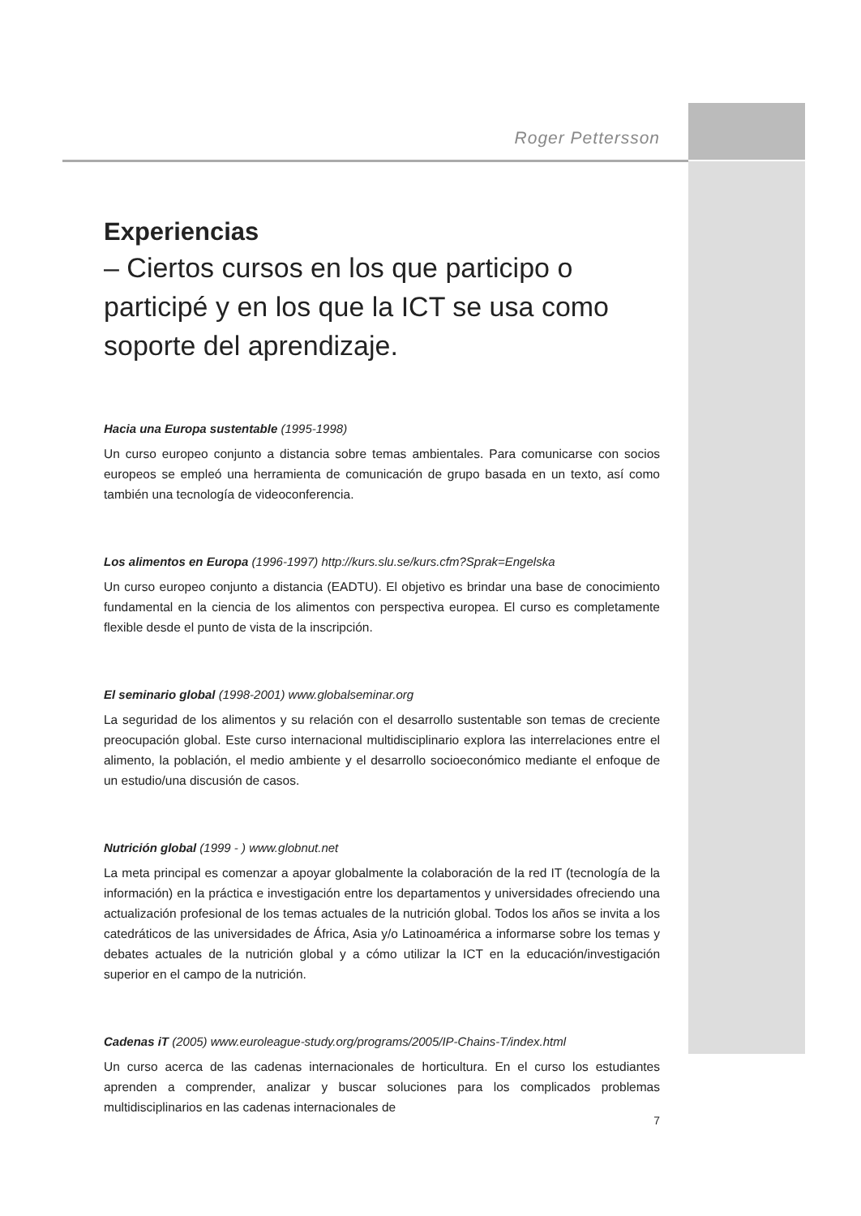Roger Pettersson
Experiencias
– Ciertos cursos en los que participo o participé y en los que la ICT se usa como soporte del aprendizaje.
Hacia una Europa sustentable (1995-1998)
Un curso europeo conjunto a distancia sobre temas ambientales. Para comunicarse con socios europeos se empleó una herramienta de comunicación de grupo basada en un texto, así como también una tecnología de videoconferencia.
Los alimentos en Europa (1996-1997) http://kurs.slu.se/kurs.cfm?Sprak=Engelska
Un curso europeo conjunto a distancia (EADTU). El objetivo es brindar una base de conocimiento fundamental en la ciencia de los alimentos con perspectiva europea. El curso es completamente flexible desde el punto de vista de la inscripción.
El seminario global (1998-2001) www.globalseminar.org
La seguridad de los alimentos y su relación con el desarrollo sustentable son temas de creciente preocupación global. Este curso internacional multidisciplinario explora las interrelaciones entre el alimento, la población, el medio ambiente y el desarrollo socioeconómico mediante el enfoque de un estudio/una discusión de casos.
Nutrición global (1999 - ) www.globnut.net
La meta principal es comenzar a apoyar globalmente la colaboración de la red IT (tecnología de la información) en la práctica e investigación entre los departamentos y universidades ofreciendo una actualización profesional de los temas actuales de la nutrición global. Todos los años se invita a los catedráticos de las universidades de África, Asia y/o Latinoamérica a informarse sobre los temas y debates actuales de la nutrición global y a cómo utilizar la ICT en la educación/investigación superior en el campo de la nutrición.
Cadenas iT (2005) www.euroleague-study.org/programs/2005/IP-Chains-T/index.html
Un curso acerca de las cadenas internacionales de horticultura. En el curso los estudiantes aprenden a comprender, analizar y buscar soluciones para los complicados problemas multidisciplinarios en las cadenas internacionales de
7